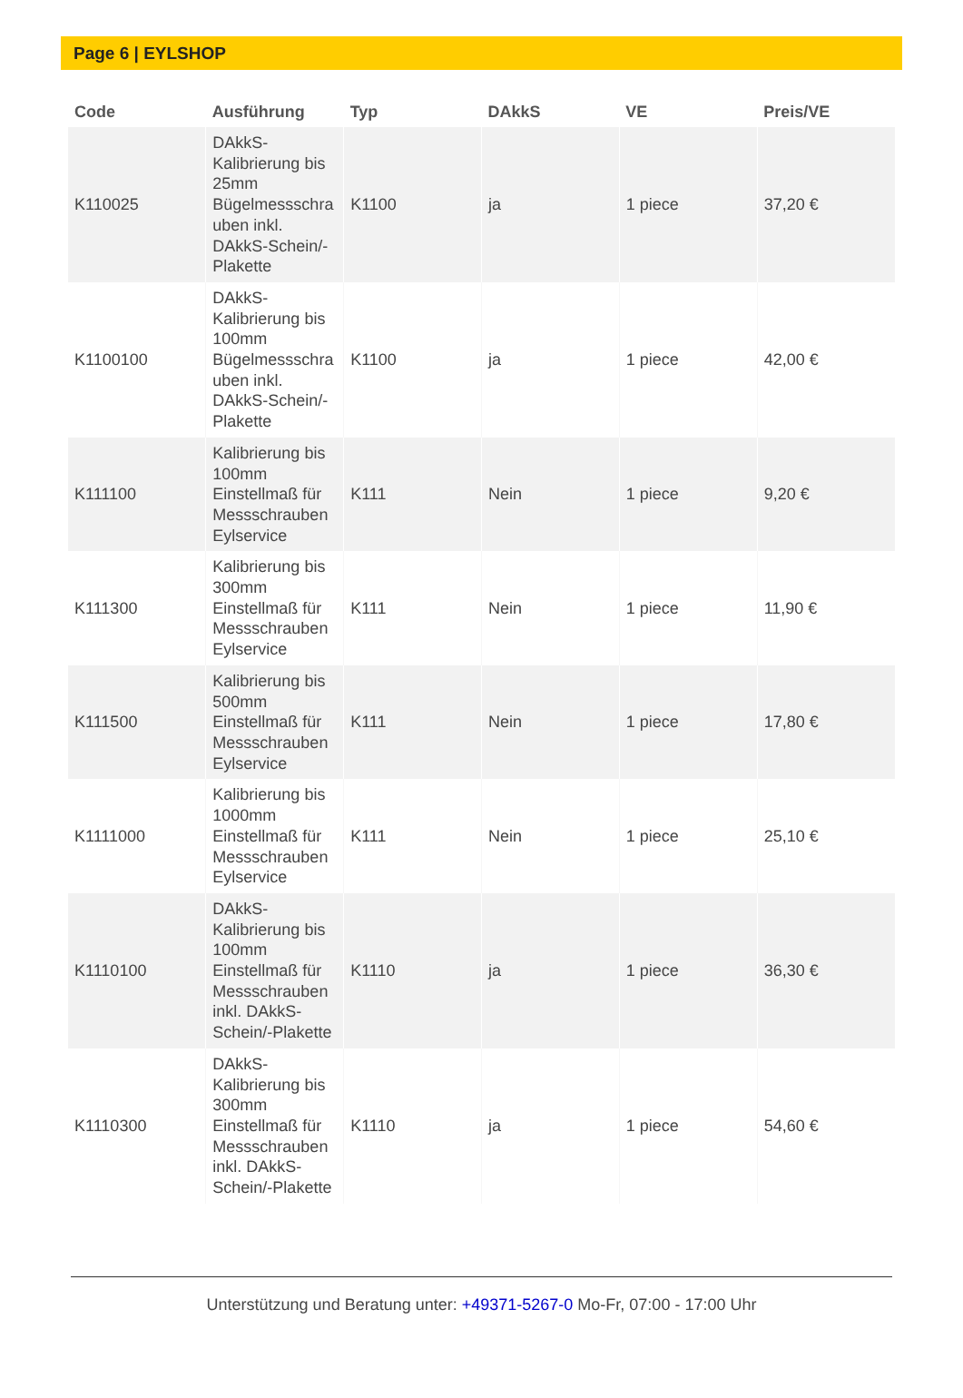Page 6 | EYLSHOP
| Code | Ausführung | Typ | DAkkS | VE | Preis/VE |
| --- | --- | --- | --- | --- | --- |
| K110025 | DAkkS-Kalibrierung bis 25mm Bügelmessschra uben inkl. DAkkS-Schein/-Plakette | K1100 | ja | 1 piece | 37,20 € |
| K1100100 | DAkkS-Kalibrierung bis 100mm Bügelmessschra uben inkl. DAkkS-Schein/-Plakette | K1100 | ja | 1 piece | 42,00 € |
| K111100 | Kalibrierung bis 100mm Einstellmaß für Messschrauben Eylservice | K111 | Nein | 1 piece | 9,20 € |
| K111300 | Kalibrierung bis 300mm Einstellmaß für Messschrauben Eylservice | K111 | Nein | 1 piece | 11,90 € |
| K111500 | Kalibrierung bis 500mm Einstellmaß für Messschrauben Eylservice | K111 | Nein | 1 piece | 17,80 € |
| K1111000 | Kalibrierung bis 1000mm Einstellmaß für Messschrauben Eylservice | K111 | Nein | 1 piece | 25,10 € |
| K1110100 | DAkkS-Kalibrierung bis 100mm Einstellmaß für Messschrauben inkl. DAkkS-Schein/-Plakette | K1110 | ja | 1 piece | 36,30 € |
| K1110300 | DAkkS-Kalibrierung bis 300mm Einstellmaß für Messschrauben inkl. DAkkS-Schein/-Plakette | K1110 | ja | 1 piece | 54,60 € |
Unterstützung und Beratung unter: +49371-5267-0 Mo-Fr, 07:00 - 17:00 Uhr